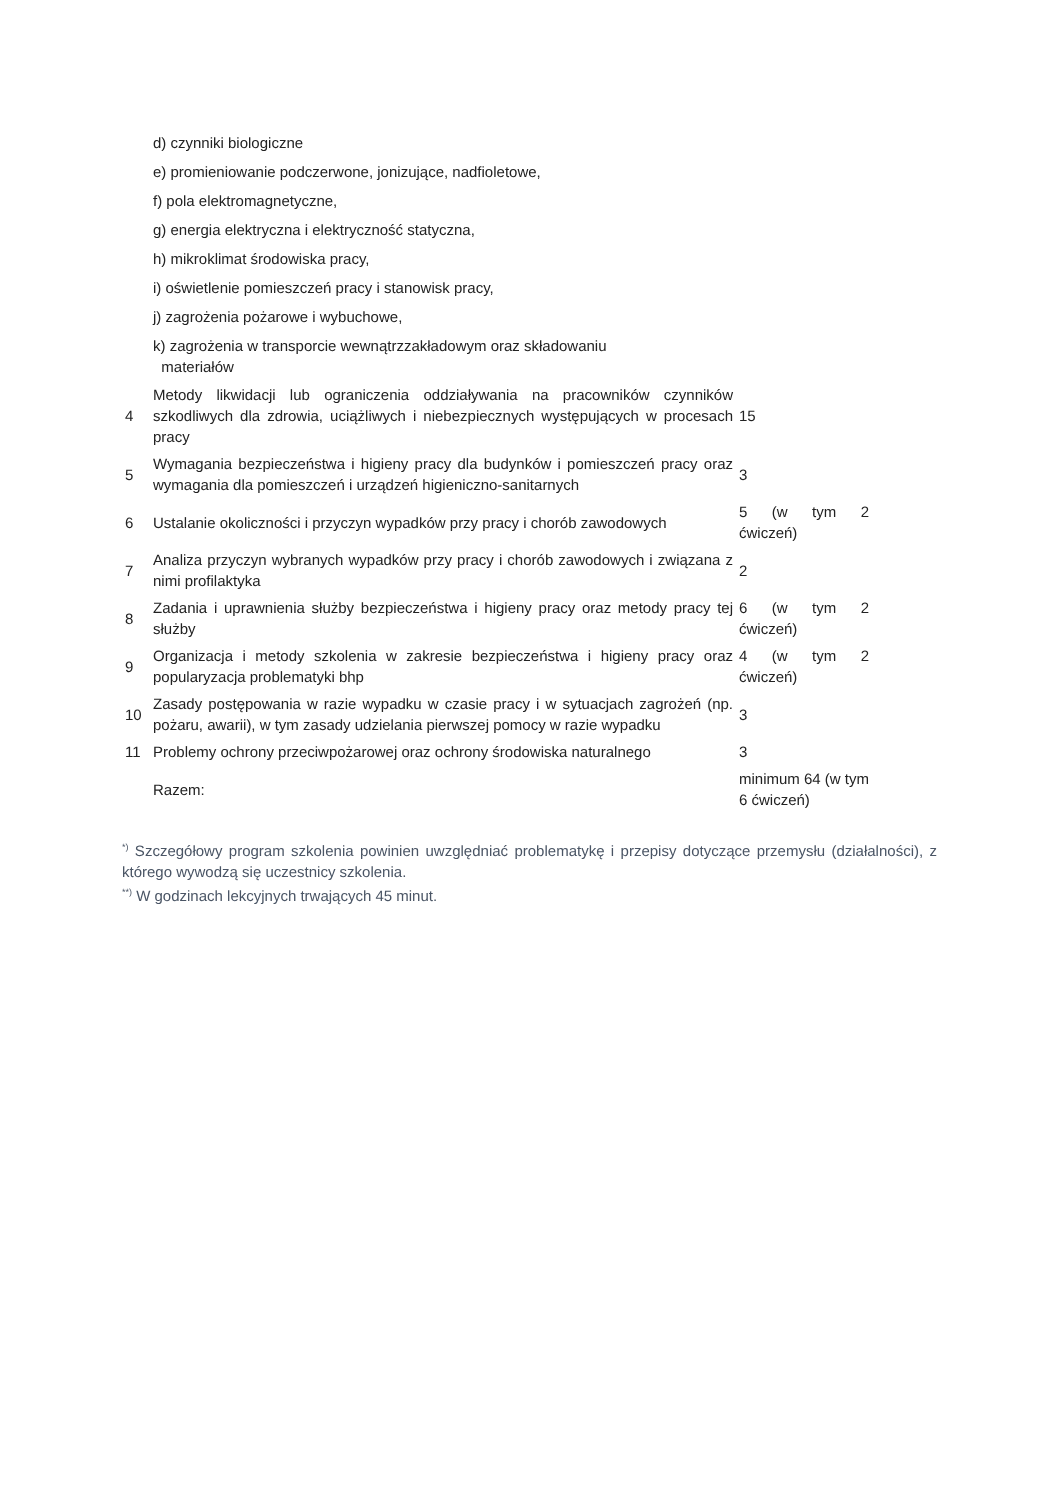| | d) czynniki biologiczne | |
| | e) promieniowanie podczerwone, jonizujące, nadfioletowe, | |
| | f) pola elektromagnetyczne, | |
| | g) energia elektryczna i elektryczność statyczna, | |
| | h) mikroklimat środowiska pracy, | |
| | i) oświetlenie pomieszczeń pracy i stanowisk pracy, | |
| | j) zagrożenia pożarowe i wybuchowe, | |
| | k) zagrożenia w transporcie wewnątrzzakładowym oraz składowaniu materiałów | |
| 4 | Metody likwidacji lub ograniczenia oddziaływania na pracowników czynników szkodliwych dla zdrowia, uciążliwych i niebezpiecznych występujących w procesach pracy | 15 |
| 5 | Wymagania bezpieczeństwa i higieny pracy dla budynków i pomieszczeń pracy oraz wymagania dla pomieszczeń i urządzeń higieniczno-sanitarnych | 3 |
| 6 | Ustalanie okoliczności i przyczyn wypadków przy pracy i chorób zawodowych | 5 (w tym 2 ćwiczeń) |
| 7 | Analiza przyczyn wybranych wypadków przy pracy i chorób zawodowych i związana z nimi profilaktyka | 2 |
| 8 | Zadania i uprawnienia służby bezpieczeństwa i higieny pracy oraz metody pracy tej służby | 6 (w tym 2 ćwiczeń) |
| 9 | Organizacja i metody szkolenia w zakresie bezpieczeństwa i higieny pracy oraz popularyzacja problematyki bhp | 4 (w tym 2 ćwiczeń) |
| 10 | Zasady postępowania w razie wypadku w czasie pracy i w sytuacjach zagrożeń (np. pożaru, awarii), w tym zasady udzielania pierwszej pomocy w razie wypadku | 3 |
| 11 | Problemy ochrony przeciwpożarowej oraz ochrony środowiska naturalnego | 3 |
| | Razem: | minimum 64 (w tym 6 ćwiczeń) |
<sup>*)</sup> Szczegółowy program szkolenia powinien uwzględniać problematykę i przepisy dotyczące przemysłu (działalności), z którego wywodzą się uczestnicy szkolenia.
<sup>**)</sup> W godzinach lekcyjnych trwających 45 minut.